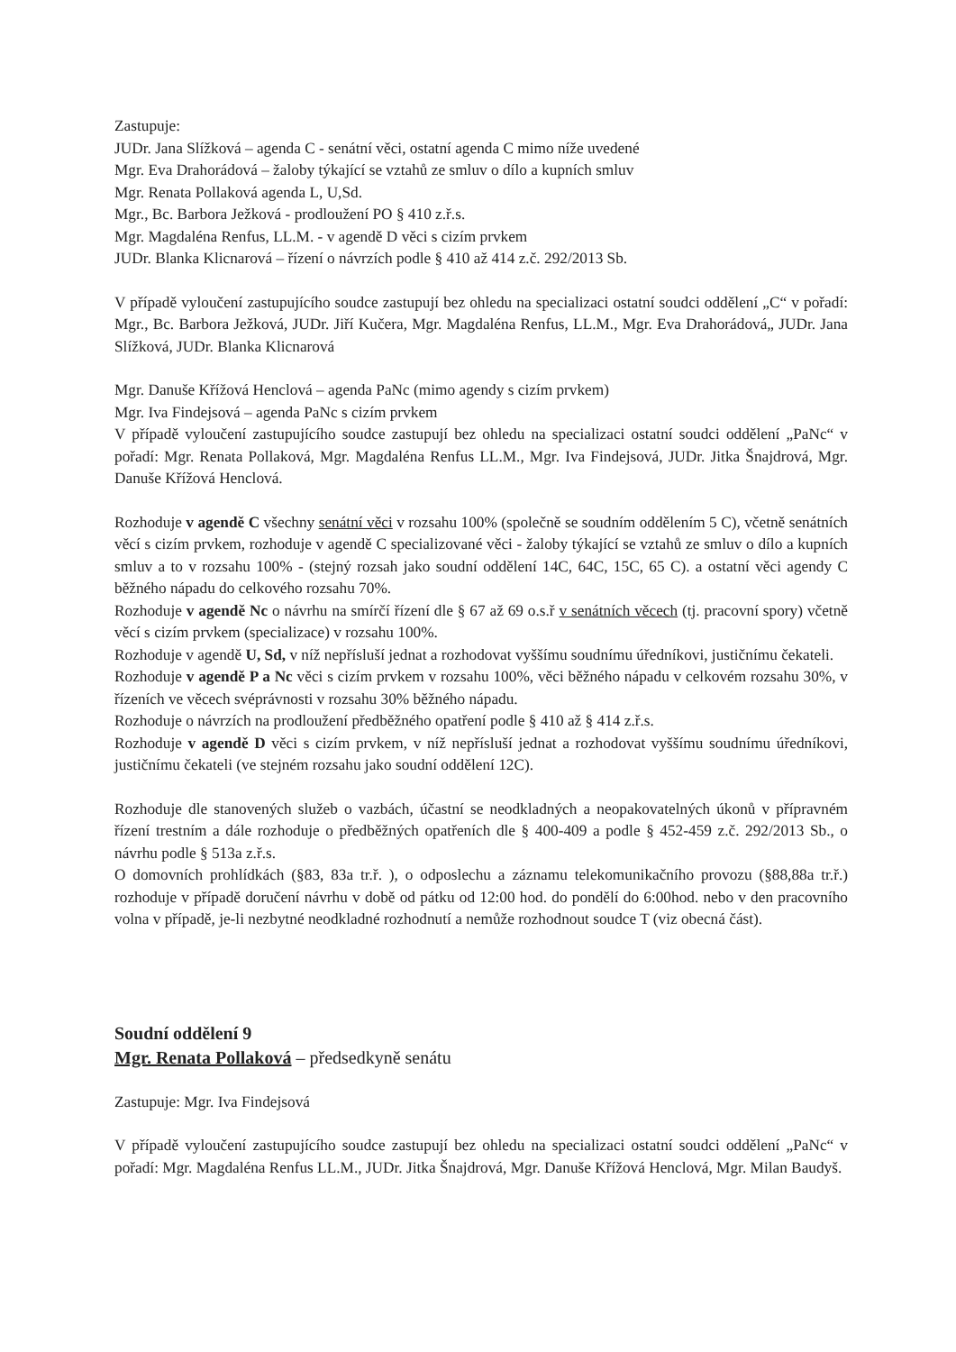Zastupuje:
JUDr. Jana Slížková – agenda C - senátní věci, ostatní agenda C mimo níže uvedené
Mgr. Eva Drahorádová – žaloby týkající se vztahů ze smluv o dílo a kupních smluv
Mgr. Renata Pollaková agenda L, U,Sd.
Mgr., Bc. Barbora Ježková - prodloužení PO § 410 z.ř.s.
Mgr. Magdaléna Renfus, LL.M. - v agendě D věci s cizím prvkem
JUDr. Blanka Klicnarová – řízení o návrzích podle § 410 až 414 z.č. 292/2013 Sb.
V případě vyloučení zastupujícího soudce zastupují bez ohledu na specializaci ostatní soudci oddělení „C“ v pořadí: Mgr., Bc. Barbora Ježková, JUDr. Jiří Kučera, Mgr. Magdaléna Renfus, LL.M., Mgr. Eva Drahorádová„ JUDr. Jana Slížková, JUDr. Blanka Klicnarová
Mgr. Danuše Křížová Henclová – agenda PaNc (mimo agendy s cizím prvkem)
Mgr. Iva Findejsová – agenda PaNc s cizím prvkem
V případě vyloučení zastupujícího soudce zastupují bez ohledu na specializaci ostatní soudci oddělení „PaNc“ v pořadí: Mgr. Renata Pollaková, Mgr. Magdaléna Renfus LL.M., Mgr. Iva Findejsová, JUDr. Jitka Šnajdrová, Mgr. Danuše Křížová Henclová.
Rozhoduje v agendě C všechny senátní věci v rozsahu 100% (společně se soudním oddělením 5 C), včetně senátních věcí s cizím prvkem, rozhoduje v agendě C specializované věci - žaloby týkající se vztahů ze smluv o dílo a kupních smluv a to v rozsahu 100% - (stejný rozsah jako soudní oddělení 14C, 64C, 15C, 65 C). a ostatní věci agendy C běžného nápadu do celkového rozsahu 70%.
Rozhoduje v agendě Nc o návrhu na smírčí řízení dle § 67 až 69 o.s.ř v senátních věcech (tj. pracovní spory) včetně věcí s cizím prvkem (specializace) v rozsahu 100%.
Rozhoduje v agendě U, Sd, v níž nepřísluší jednat a rozhodovat vyššímu soudnímu úředníkovi, justičnímu čekateli.
Rozhoduje v agendě P a Nc věci s cizím prvkem v rozsahu 100%, věci běžného nápadu v celkovém rozsahu 30%, v řízeních ve věcech svéprávnosti v rozsahu 30% běžného nápadu.
Rozhoduje o návrzích na prodloužení předběžného opatření podle § 410 až § 414 z.ř.s.
Rozhoduje v agendě D věci s cizím prvkem, v níž nepřísluší jednat a rozhodovat vyššímu soudnímu úředníkovi, justičnímu čekateli (ve stejném rozsahu jako soudní oddělení 12C).
Rozhoduje dle stanovených služeb o vazbách, účastní se neodkladných a neopakovatelných úkonů v přípravném řízení trestním a dále rozhoduje o předběžných opatřeních dle § 400-409 a podle § 452-459 z.č. 292/2013 Sb., o návrhu podle § 513a z.ř.s.
O domovních prohlídkách (§83, 83a tr.ř. ), o odposlechu a záznamu telekomunikačního provozu (§88,88a tr.ř.) rozhoduje v případě doručení návrhu v době od pátku od 12:00 hod. do pondělí do 6:00hod. nebo v den pracovního volna v případě, je-li nezbytné neodkladné rozhodnutí a nemůže rozhodnout soudce T (viz obecná část).
Soudní oddělení 9
Mgr. Renata Pollaková – předsedkyně senátu
Zastupuje: Mgr. Iva Findejsová
V případě vyloučení zastupujícího soudce zastupují bez ohledu na specializaci ostatní soudci oddělení „PaNc“ v pořadí: Mgr. Magdaléna Renfus LL.M., JUDr. Jitka Šnajdrová, Mgr. Danuše Křížová Henclová, Mgr. Milan Baudyš.